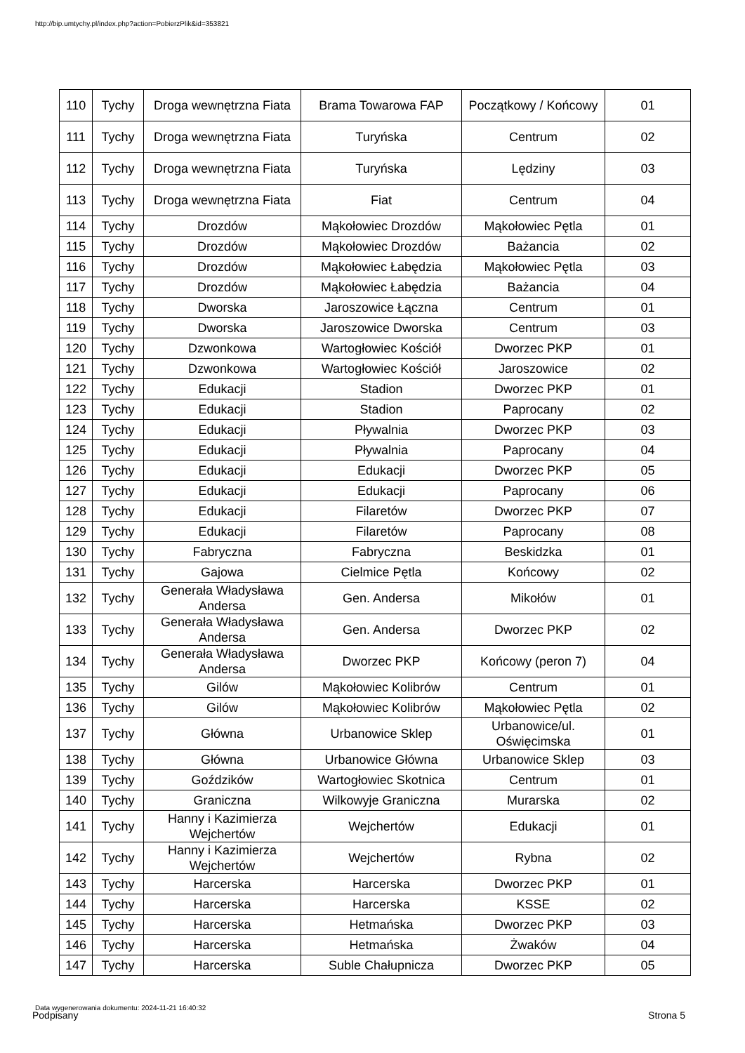http://bip.umtychy.pl/index.php?action=PobierzPlik&id=353821
| 110 | Tychy | Droga wewnętrzna Fiata | Brama Towarowa FAP | Początkowy / Końcowy | 01 |
| 111 | Tychy | Droga wewnętrzna Fiata | Turyńska | Centrum | 02 |
| 112 | Tychy | Droga wewnętrzna Fiata | Turyńska | Lędziny | 03 |
| 113 | Tychy | Droga wewnętrzna Fiata | Fiat | Centrum | 04 |
| 114 | Tychy | Drozdów | Mąkołowiec Drozdów | Mąkołowiec Pętla | 01 |
| 115 | Tychy | Drozdów | Mąkołowiec Drozdów | Bażancia | 02 |
| 116 | Tychy | Drozdów | Mąkołowiec Łabędzia | Mąkołowiec Pętla | 03 |
| 117 | Tychy | Drozdów | Mąkołowiec Łabędzia | Bażancia | 04 |
| 118 | Tychy | Dworska | Jaroszowice Łączna | Centrum | 01 |
| 119 | Tychy | Dworska | Jaroszowice Dworska | Centrum | 03 |
| 120 | Tychy | Dzwonkowa | Wartogłowiec Kościół | Dworzec PKP | 01 |
| 121 | Tychy | Dzwonkowa | Wartogłowiec Kościół | Jaroszowice | 02 |
| 122 | Tychy | Edukacji | Stadion | Dworzec PKP | 01 |
| 123 | Tychy | Edukacji | Stadion | Paprocany | 02 |
| 124 | Tychy | Edukacji | Pływalnia | Dworzec PKP | 03 |
| 125 | Tychy | Edukacji | Pływalnia | Paprocany | 04 |
| 126 | Tychy | Edukacji | Edukacji | Dworzec PKP | 05 |
| 127 | Tychy | Edukacji | Edukacji | Paprocany | 06 |
| 128 | Tychy | Edukacji | Filaretów | Dworzec PKP | 07 |
| 129 | Tychy | Edukacji | Filaretów | Paprocany | 08 |
| 130 | Tychy | Fabryczna | Fabryczna | Beskidzka | 01 |
| 131 | Tychy | Gajowa | Cielmice Pętla | Końcowy | 02 |
| 132 | Tychy | Generała Władysława Andersa | Gen. Andersa | Mikołów | 01 |
| 133 | Tychy | Generała Władysława Andersa | Gen. Andersa | Dworzec PKP | 02 |
| 134 | Tychy | Generała Władysława Andersa | Dworzec PKP | Końcowy (peron 7) | 04 |
| 135 | Tychy | Gilów | Mąkołowiec Kolibrów | Centrum | 01 |
| 136 | Tychy | Gilów | Mąkołowiec Kolibrów | Mąkołowiec Pętla | 02 |
| 137 | Tychy | Główna | Urbanowice Sklep | Urbanowice/ul. Oświęcimska | 01 |
| 138 | Tychy | Główna | Urbanowice Główna | Urbanowice Sklep | 03 |
| 139 | Tychy | Goździków | Wartogłowiec Skotnica | Centrum | 01 |
| 140 | Tychy | Graniczna | Wilkowyje Graniczna | Murarska | 02 |
| 141 | Tychy | Hanny i Kazimierza Wejchertów | Wejchertów | Edukacji | 01 |
| 142 | Tychy | Hanny i Kazimierza Wejchertów | Wejchertów | Rybna | 02 |
| 143 | Tychy | Harcerska | Harcerska | Dworzec PKP | 01 |
| 144 | Tychy | Harcerska | Harcerska | KSSE | 02 |
| 145 | Tychy | Harcerska | Hetmańska | Dworzec PKP | 03 |
| 146 | Tychy | Harcerska | Hetmańska | Żwaków | 04 |
| 147 | Tychy | Harcerska | Suble Chałupnicza | Dworzec PKP | 05 |
Data wygenerowania dokumentu: 2024-11-21 16:40:32
Podpisany Strona 5